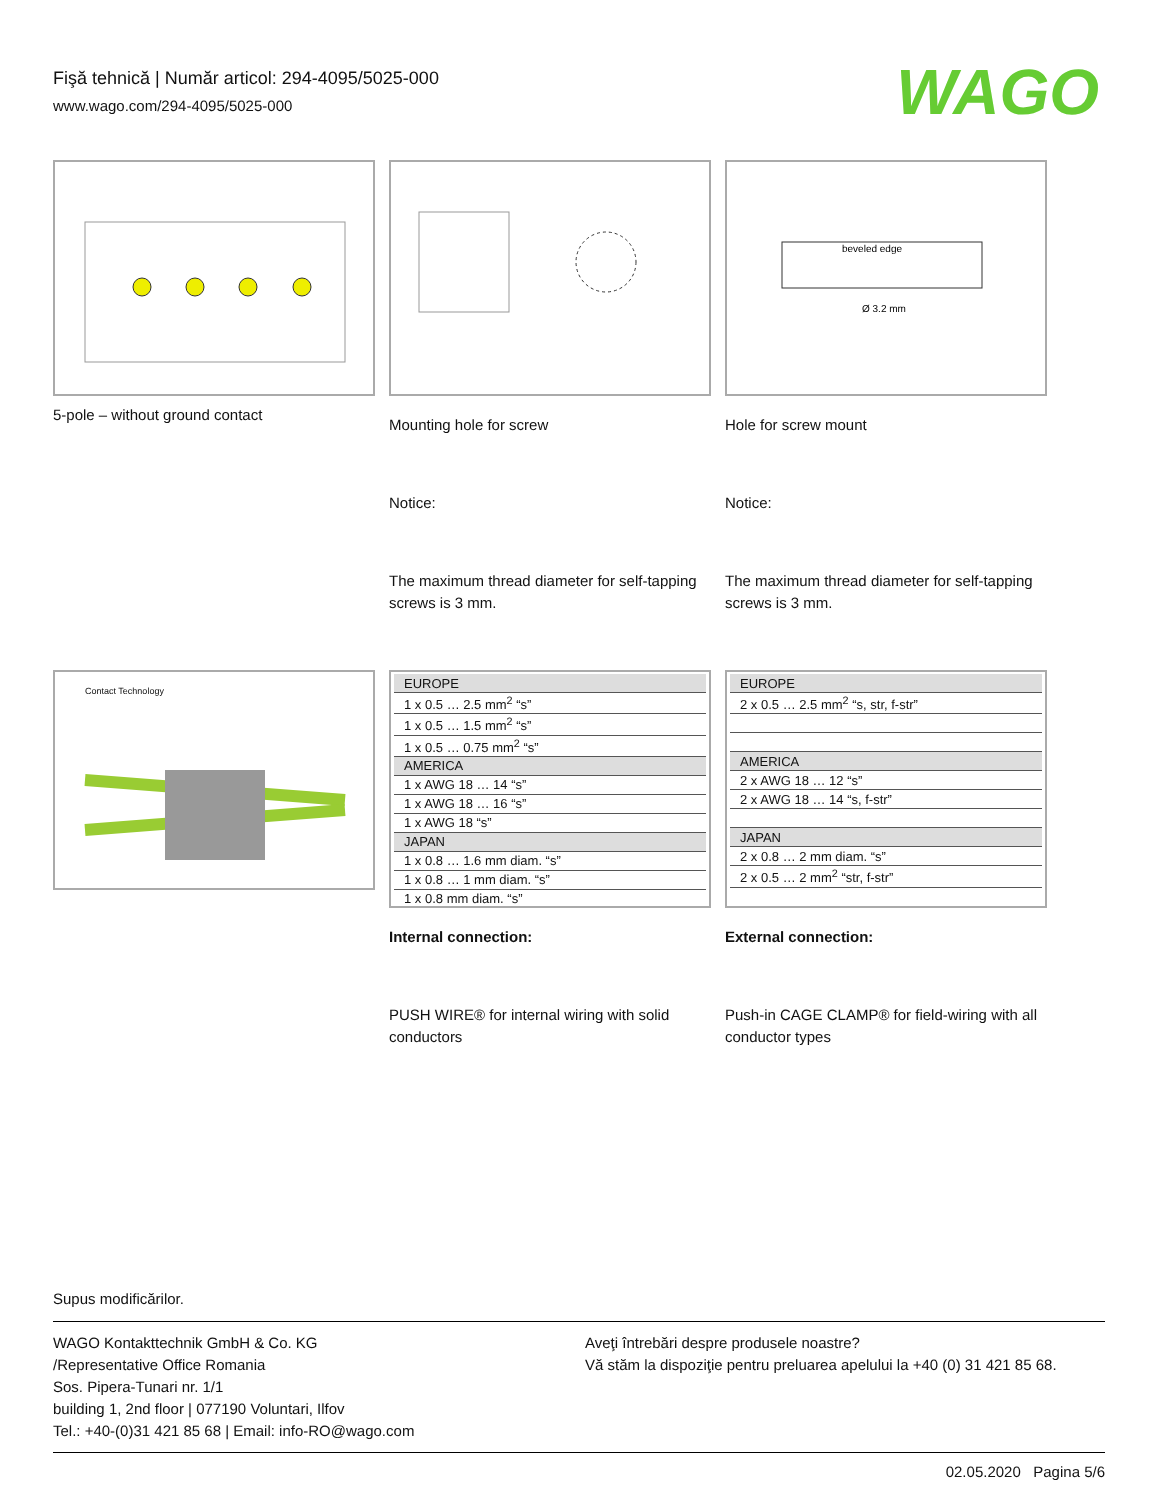Fişă tehnică | Număr articol: 294-4095/5025-000
www.wago.com/294-4095/5025-000
WAGO
5-pole – without ground contact
Mounting hole for screw
Notice:
The maximum thread diameter for self-tapping screws is 3 mm.
beveled edge
Ø 3.2 mm
Hole for screw mount
Notice:
The maximum thread diameter for self-tapping screws is 3 mm.
Contact Technology
| EUROPE |
| 1 x 0.5 … 2.5 mm<sup>2</sup> “s” |
| 1 x 0.5 … 1.5 mm<sup>2</sup> “s” |
| 1 x 0.5 … 0.75 mm<sup>2</sup> “s” |
| AMERICA |
| 1 x AWG 18 … 14 “s” |
| 1 x AWG 18 … 16 “s” |
| 1 x AWG 18 “s” |
| JAPAN |
| 1 x 0.8 … 1.6 mm diam. “s” |
| 1 x 0.8 … 1 mm diam. “s” |
| 1 x 0.8 mm diam. “s” |
Internal connection:
PUSH WIRE® for internal wiring with solid conductors
| EUROPE |
| 2 x 0.5 … 2.5 mm<sup>2</sup> “s, str, f-str” |
| AMERICA |
| 2 x AWG 18 … 12 “s” |
| 2 x AWG 18 … 14 “s, f-str” |
| JAPAN |
| 2 x 0.8 … 2 mm diam. “s” |
| 2 x 0.5 … 2 mm<sup>2</sup> “str, f-str” |
External connection:
Push-in CAGE CLAMP® for field-wiring with all conductor types
Supus modificărilor.
WAGO Kontakttechnik GmbH & Co. KG
/Representative Office Romania
Sos. Pipera-Tunari nr. 1/1
building 1, 2nd floor | 077190 Voluntari, Ilfov
Tel.: +40-(0)31 421 85 68 | Email: info-RO@wago.com
Aveţi întrebări despre produsele noastre?
Vă stăm la dispoziţie pentru preluarea apelului la +40 (0) 31 421 85 68.
02.05.2020 Pagina 5/6